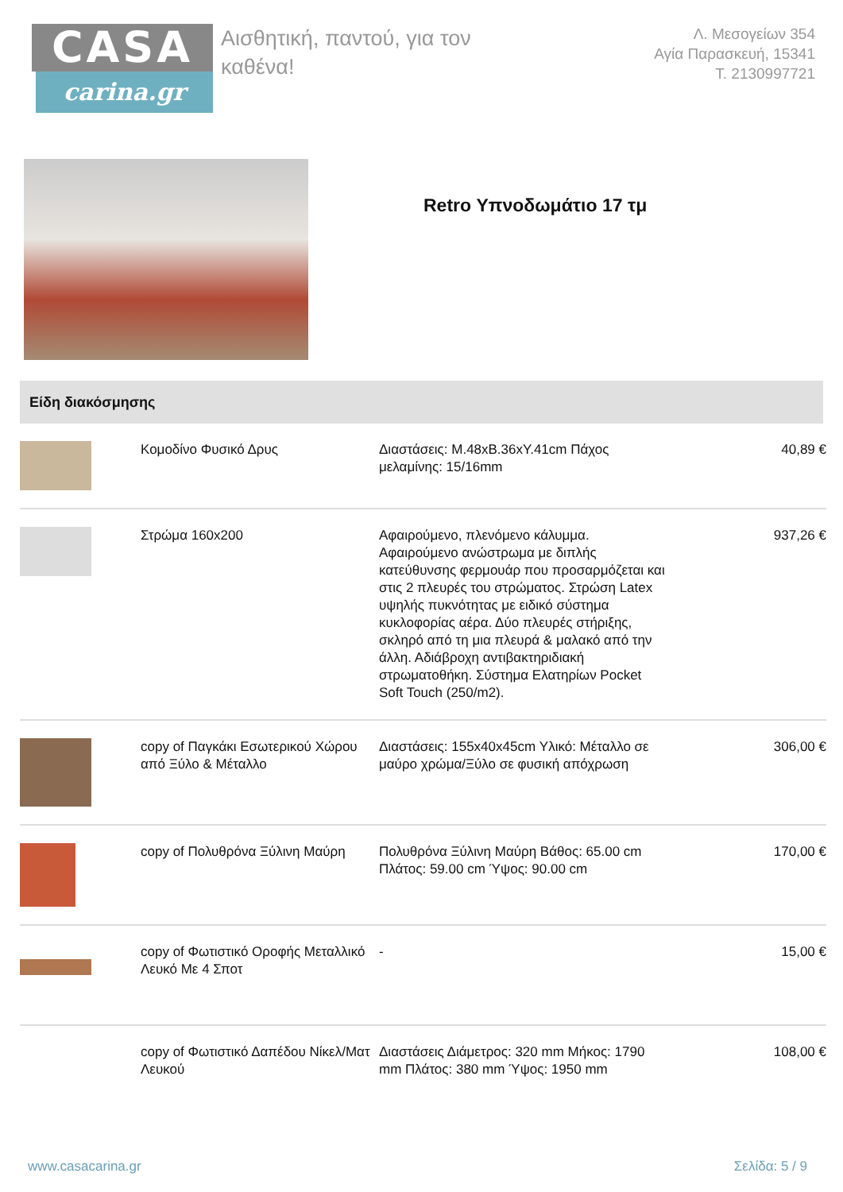CASA
carina.gr
Αισθητική, παντού, για τον καθένα!
Λ. Μεσογείων 354
Αγία Παρασκευή, 15341
Τ. 2130997721
Retro Υπνοδωμάτιο 17 τμ
Είδη διακόσμησης
| | Κομοδίνο Φυσικό Δρυς | Διαστάσεις: Μ.48xΒ.36xΥ.41cm Πάχος μελαμίνης: 15/16mm | 40,89 € |
| | Στρώμα 160x200 | Αφαιρούμενο, πλενόμενο κάλυμμα. Αφαιρούμενο ανώστρωμα με διπλής κατεύθυνσης φερμουάρ που προσαρμόζεται και στις 2 πλευρές του στρώματος. Στρώση Latex υψηλής πυκνότητας με ειδικό σύστημα κυκλοφορίας αέρα. Δύο πλευρές στήριξης, σκληρό από τη μια πλευρά & μαλακό από την άλλη. Αδιάβροχη αντιβακτηριδιακή στρωματοθήκη. Σύστημα Ελατηρίων Pocket Soft Touch (250/m2). | 937,26 € |
| | copy of Παγκάκι Εσωτερικού Χώρου από Ξύλο & Μέταλλο | Διαστάσεις: 155x40x45cm Υλικό: Μέταλλο σε μαύρο χρώμα/Ξύλο σε φυσική απόχρωση | 306,00 € |
| | copy of Πολυθρόνα Ξύλινη Μαύρη | Πολυθρόνα Ξύλινη Μαύρη Βάθος: 65.00 cm Πλάτος: 59.00 cm Ύψος: 90.00 cm | 170,00 € |
| | copy of Φωτιστικό Οροφής Μεταλλικό Λευκό Με 4 Σποτ | - | 15,00 € |
| | copy of Φωτιστικό Δαπέδου Νίκελ/Ματ Λευκού | Διαστάσεις Διάμετρος: 320 mm Μήκος: 1790 mm Πλάτος: 380 mm Ύψος: 1950 mm | 108,00 € |
www.casacarina.gr Σελίδα: 5 / 9